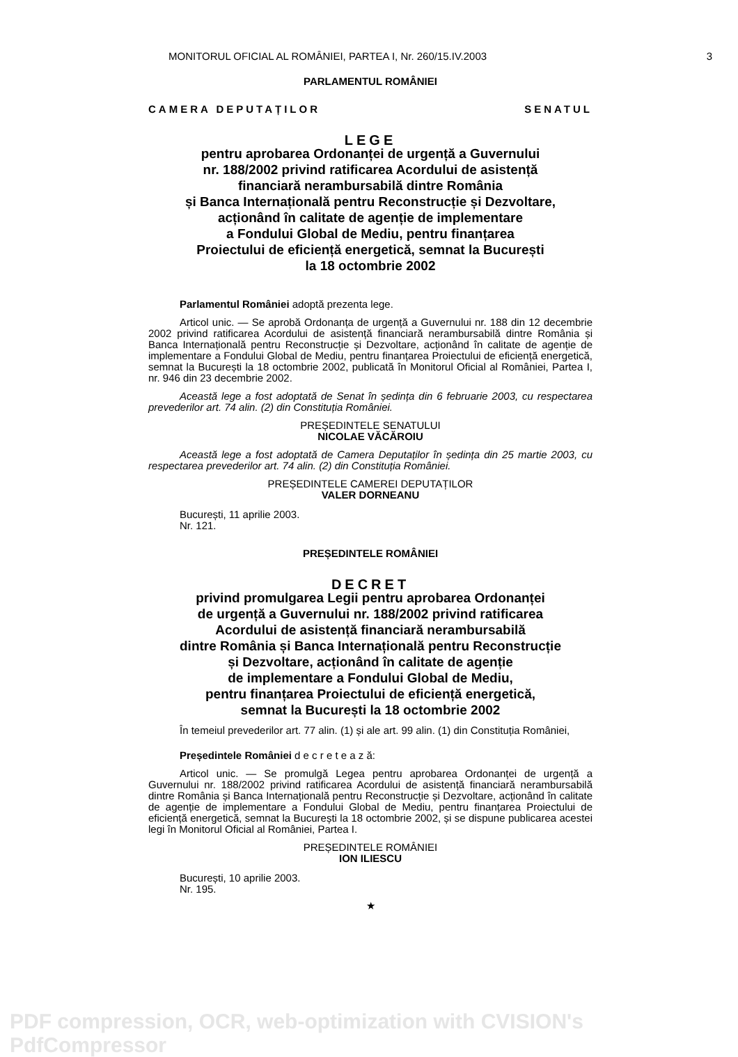MONITORUL OFICIAL AL ROMÂNIEI, PARTEA I, Nr. 260/15.IV.2003 3
PARLAMENTUL ROMÂNIEI
CAMERA DEPUTAȚILOR SENATUL
LEGE
pentru aprobarea Ordonanței de urgență a Guvernului
nr. 188/2002 privind ratificarea Acordului de asistență
financiară nerambursabilă dintre România
și Banca Internațională pentru Reconstrucție și Dezvoltare,
acționând în calitate de agenție de implementare
a Fondului Global de Mediu, pentru finanțarea
Proiectului de eficiență energetică, semnat la București
la 18 octombrie 2002
Parlamentul României adoptă prezenta lege.
Articol unic. — Se aprobă Ordonanța de urgență a Guvernului nr. 188 din 12 decembrie 2002 privind ratificarea Acordului de asistență financiară nerambursabilă dintre România și Banca Internațională pentru Reconstrucție și Dezvoltare, acționând în calitate de agenție de implementare a Fondului Global de Mediu, pentru finanțarea Proiectului de eficiență energetică, semnat la București la 18 octombrie 2002, publicată în Monitorul Oficial al României, Partea I, nr. 946 din 23 decembrie 2002.
Această lege a fost adoptată de Senat în ședința din 6 februarie 2003, cu respectarea prevederilor art. 74 alin. (2) din Constituția României.
PREȘEDINTELE SENATULUI
NICOLAE VĂCĂROIU
Această lege a fost adoptată de Camera Deputaților în ședința din 25 martie 2003, cu respectarea prevederilor art. 74 alin. (2) din Constituția României.
PREȘEDINTELE CAMEREI DEPUTAȚILOR
VALER DORNEANU
București, 11 aprilie 2003.
Nr. 121.
PREȘEDINTELE ROMÂNIEI
DECRET
privind promulgarea Legii pentru aprobarea Ordonanței
de urgență a Guvernului nr. 188/2002 privind ratificarea
Acordului de asistență financiară nerambursabilă
dintre România și Banca Internațională pentru Reconstrucție
și Dezvoltare, acționând în calitate de agenție
de implementare a Fondului Global de Mediu,
pentru finanțarea Proiectului de eficiență energetică,
semnat la București la 18 octombrie 2002
În temeiul prevederilor art. 77 alin. (1) și ale art. 99 alin. (1) din Constituția României,
Președintele României d e c r e t e a z ă:
Articol unic. — Se promulgă Legea pentru aprobarea Ordonanței de urgență a Guvernului nr. 188/2002 privind ratificarea Acordului de asistență financiară nerambursabilă dintre România și Banca Internațională pentru Reconstrucție și Dezvoltare, acționând în calitate de agenție de implementare a Fondului Global de Mediu, pentru finanțarea Proiectului de eficiență energetică, semnat la București la 18 octombrie 2002, și se dispune publicarea acestei legi în Monitorul Oficial al României, Partea I.
PREȘEDINTELE ROMÂNIEI
ION ILIESCU
București, 10 aprilie 2003.
Nr. 195.
★
PDF compression, OCR, web-optimization with CVISION's PdfCompressor